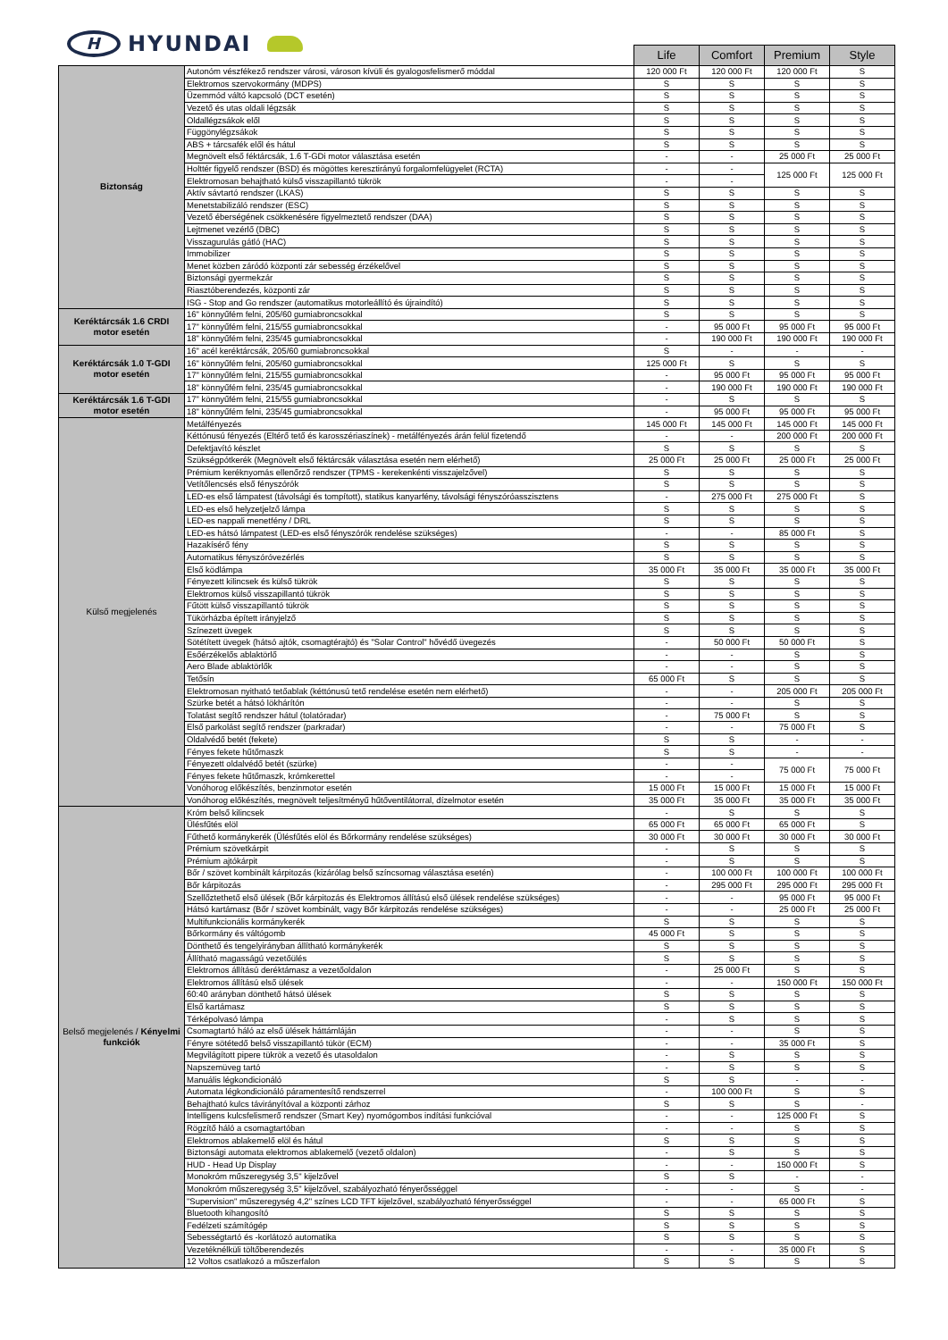H HYUNDAI
| | | Life | Comfort | Premium | Style |
| Biztonság | Autonóm vészfékező rendszer városi, városon kívüli és gyalogosfelismerő móddal | 120 000 Ft | 120 000 Ft | 120 000 Ft | S |
| | Elektromos szervokormány (MDPS) | S | S | S | S |
| | Üzemmód váltó kapcsoló (DCT esetén) | S | S | S | S |
| | Vezető és utas oldali légzsák | S | S | S | S |
| | Oldallégzsákok elől | S | S | S | S |
| | Függönylégzsákok | S | S | S | S |
| | ABS + tárcsafék elől és hátul | S | S | S | S |
| | Megnövelt első féktárcsák, 1.6 T-GDi motor választása esetén | - | - | 25 000 Ft | 25 000 Ft |
| | Holttér figyelő rendszer (BSD) és mögöttes keresztirányú forgalomfelügyelet (RCTA) | - | - | 125 000 Ft | 125 000 Ft |
| | Elektromosan behajtható külső visszapillantó tükrök | - | - | | |
| | Aktív sávtartó rendszer (LKAS) | S | S | S | S |
| | Menetstabilizáló rendszer (ESC) | S | S | S | S |
| | Vezető éberségének csökkenésére figyelmeztető rendszer (DAA) | S | S | S | S |
| | Lejtmenet vezérlő (DBC) | S | S | S | S |
| | Visszagurulás gátló (HAC) | S | S | S | S |
| | Immobilizer | S | S | S | S |
| | Menet közben záródó központi zár sebesség érzékelővel | S | S | S | S |
| | Biztonsági gyermekzár | S | S | S | S |
| | Riasztóberendezés, központi zár | S | S | S | S |
| | ISG - Stop and Go rendszer (automatikus motorleállító és újraindító) | S | S | S | S |
| Keréktárcsák 1.6 CRDI motor esetén | 16" könnyűfém felni, 205/60 gumiabroncsokkal | S | S | S | S |
| | 17" könnyűfém felni, 215/55 gumiabroncsokkal | - | 95 000 Ft | 95 000 Ft | 95 000 Ft |
| | 18" könnyűfém felni, 235/45 gumiabroncsokkal | - | 190 000 Ft | 190 000 Ft | 190 000 Ft |
| Keréktárcsák 1.0 T-GDI motor esetén | 16" acél keréktárcsák, 205/60 gumiabroncsokkal | S | - | - | - |
| | 16" könnyűfém felni, 205/60 gumiabroncsokkal | 125 000 Ft | S | S | S |
| | 17" könnyűfém felni, 215/55 gumiabroncsokkal | - | 95 000 Ft | 95 000 Ft | 95 000 Ft |
| | 18" könnyűfém felni, 235/45 gumiabroncsokkal | - | 190 000 Ft | 190 000 Ft | 190 000 Ft |
| Keréktárcsák 1.6 T-GDI motor esetén | 17" könnyűfém felni, 215/55 gumiabroncsokkal | - | S | S | S |
| | 18" könnyűfém felni, 235/45 gumiabroncsokkal | - | 95 000 Ft | 95 000 Ft | 95 000 Ft |
| Külső megjelenés | Metálfényezés | 145 000 Ft | 145 000 Ft | 145 000 Ft | 145 000 Ft |
| | Kéttónusú fényezés (Eltérő tető és karosszériaszínek) - metálfényezés árán felül fizetendő | - | - | 200 000 Ft | 200 000 Ft |
| | Defektjavító készlet | S | S | S | S |
| | Szükségpótkerék (Megnövelt első féktárcsák választása esetén nem elérhető) | 25 000 Ft | 25 000 Ft | 25 000 Ft | 25 000 Ft |
| | Prémium keréknyomás ellenőrző rendszer (TPMS - kerekenkénti visszajelzővel) | S | S | S | S |
| | Vetítőlencsés első fényszórók | S | S | S | S |
| | LED-es első lámpatest (távolsági és tompított), statikus kanyarfény, távolsági fényszóróasszisztens | - | 275 000 Ft | 275 000 Ft | S |
| | LED-es első helyzetjelző lámpa | S | S | S | S |
| | LED-es nappali menetfény / DRL | S | S | S | S |
| | LED-es hátsó lámpatest (LED-es első fényszórók rendelése szükséges) | - | - | 85 000 Ft | S |
| | Hazakísérő fény | S | S | S | S |
| | Automatikus fényszóróvezérlés | S | S | S | S |
| | Első ködlámpa | 35 000 Ft | 35 000 Ft | 35 000 Ft | 35 000 Ft |
| | Fényezett kilincsek és külső tükrök | S | S | S | S |
| | Elektromos külső visszapillantó tükrök | S | S | S | S |
| | Fűtött külső visszapillantó tükrök | S | S | S | S |
| | Tükörházba épített irányjelző | S | S | S | S |
| | Színezett üvegek | S | S | S | S |
| | Sötétített üvegek (hátsó ajtók, csomagtérajtó) és "Solar Control" hővédő üvegezés | - | 50 000 Ft | 50 000 Ft | S |
| | Esőérzékelős ablaktörlő | - | - | S | S |
| | Aero Blade ablaktörlők | - | - | S | S |
| | Tetősín | 65 000 Ft | S | S | S |
| | Elektromosan nyitható tetőablak (kéttónusú tető rendelése esetén nem elérhető) | - | - | 205 000 Ft | 205 000 Ft |
| | Szürke betét a hátsó lökhárítón | - | - | S | S |
| | Tolatást segítő rendszer hátul (tolatóradar) | - | 75 000 Ft | S | S |
| | Első parkolást segítő rendszer (parkradar) | - | - | 75 000 Ft | S |
| | Oldalvédő betét (fekete) | S | S | - | - |
| | Fényes fekete hűtőmaszk | S | S | - | - |
| | Fényezett oldalvédő betét (szürke) | - | - | 75 000 Ft | 75 000 Ft |
| | Fényes fekete hűtőmaszk, krómkerettel | - | - | | |
| | Vonóhorog előkészítés, benzinmotor esetén | 15 000 Ft | 15 000 Ft | 15 000 Ft | 15 000 Ft |
| | Vonóhorog előkészítés, megnövelt teljesítményű hűtőventilátorral, dízelmotor esetén | 35 000 Ft | 35 000 Ft | 35 000 Ft | 35 000 Ft |
| Belső megjelenés / Kényelmi funkciók | Króm belső kilincsek | - | S | S | S |
| | Ülésfűtés elöl | 65 000 Ft | 65 000 Ft | 65 000 Ft | S |
| | Fűthető kormánykerék (Ülésfűtés elöl és Bőrkormány rendelése szükséges) | 30 000 Ft | 30 000 Ft | 30 000 Ft | 30 000 Ft |
| | Prémium szövetkárpit | - | S | S | S |
| | Prémium ajtókárpit | - | S | S | S |
| | Bőr / szövet kombinált kárpitozás (kizárólag belső színcsomag választása esetén) | - | 100 000 Ft | 100 000 Ft | 100 000 Ft |
| | Bőr kárpitozás | - | 295 000 Ft | 295 000 Ft | 295 000 Ft |
| | Szellőztethető első ülések (Bőr kárpitozás és Elektromos állítású első ülések rendelése szükséges) | - | - | 95 000 Ft | 95 000 Ft |
| | Hátsó kartámasz (Bőr / szövet kombinált, vagy Bőr kárpitozás rendelése szükséges) | - | - | 25 000 Ft | 25 000 Ft |
| | Multifunkcionális kormánykerék | S | S | S | S |
| | Bőrkormány és váltógomb | 45 000 Ft | S | S | S |
| | Dönthető és tengelyirányban állítható kormánykerék | S | S | S | S |
| | Állítható magasságú vezetőülés | S | S | S | S |
| | Elektromos állítású deréktámasz a vezetőoldalon | - | 25 000 Ft | S | S |
| | Elektromos állítású első ülések | - | - | 150 000 Ft | 150 000 Ft |
| | 60:40 arányban dönthető hátsó ülések | S | S | S | S |
| | Első kartámasz | S | S | S | S |
| | Térképolvasó lámpa | - | S | S | S |
| | Csomagtartó háló az első ülések háttámláján | - | - | S | S |
| | Fényre sötétedő belső visszapillantó tükör (ECM) | - | - | 35 000 Ft | S |
| | Megvilágított pipere tükrök a vezető és utasoldalon | - | S | S | S |
| | Napszemüveg tartó | - | S | S | S |
| | Manuális légkondicionáló | S | S | - | - |
| | Automata légkondicionáló páramentesítő rendszerrel | - | 100 000 Ft | S | S |
| | Behajtható kulcs távirányítóval a központi zárhoz | S | S | S | - |
| | Intelligens kulcsfelismerő rendszer (Smart Key) nyomógombos indítási funkcióval | - | - | 125 000 Ft | S |
| | Rögzítő háló a csomagtartóban | - | - | S | S |
| | Elektromos ablakemelő elöl és hátul | S | S | S | S |
| | Biztonsági automata elektromos ablakemelő (vezető oldalon) | - | S | S | S |
| | HUD - Head Up Display | - | - | 150 000 Ft | S |
| | Monokróm műszeregység 3,5" kijelzővel | S | S | - | - |
| | Monokróm műszeregység 3,5" kijelzővel, szabályozható fényerősséggel | - | - | S | - |
| | "Supervision" műszeregység 4,2" színes LCD TFT kijelzővel, szabályozható fényerősséggel | - | - | 65 000 Ft | S |
| | Bluetooth kihangosító | S | S | S | S |
| | Fedélzeti számítógép | S | S | S | S |
| | Sebességtartó és -korlátozó automatika | S | S | S | S |
| | Vezetéknélküli töltőberendezés | - | - | 35 000 Ft | S |
| | 12 Voltos csatlakozó a műszerfalon | S | S | S | S |